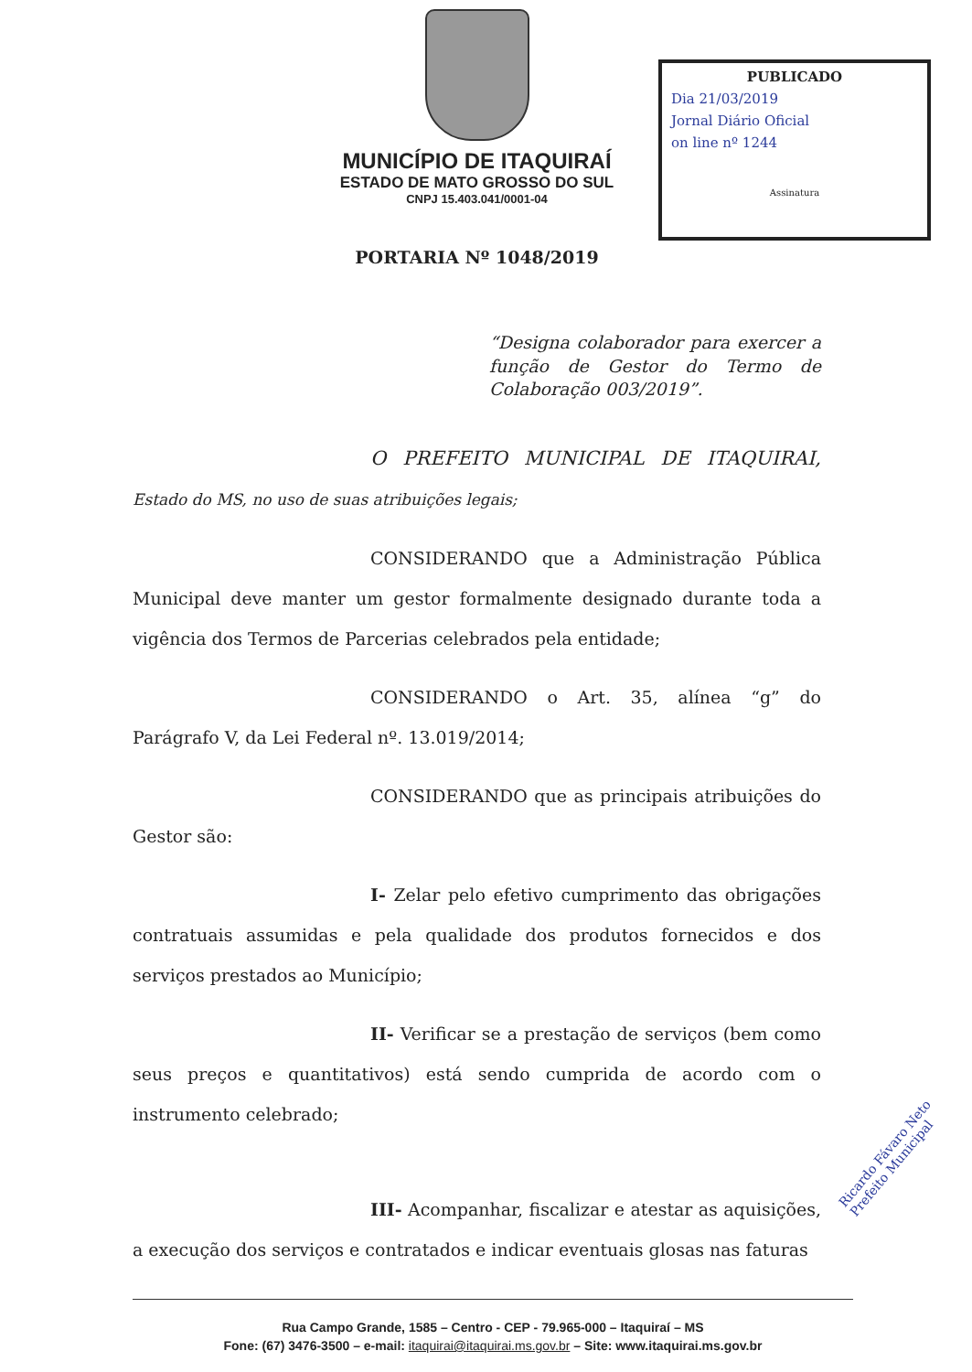MUNICÍPIO DE ITAQUIRAÍ
ESTADO DE MATO GROSSO DO SUL
CNPJ 15.403.041/0001-04
PUBLICADO
Dia 21/03/2019
Jornal Diário Oficial
on line nº 1244
Assinatura
PORTARIA Nº 1048/2019
“Designa colaborador para exercer a função de Gestor do Termo de Colaboração 003/2019”.
O PREFEITO MUNICIPAL DE ITAQUIRAI, Estado do MS, no uso de suas atribuições legais;
CONSIDERANDO que a Administração Pública Municipal deve manter um gestor formalmente designado durante toda a vigência dos Termos de Parcerias celebrados pela entidade;
CONSIDERANDO o Art. 35, alínea “g” do Parágrafo V, da Lei Federal nº. 13.019/2014;
CONSIDERANDO que as principais atribuições do Gestor são:
I- Zelar pelo efetivo cumprimento das obrigações contratuais assumidas e pela qualidade dos produtos fornecidos e dos serviços prestados ao Município;
II- Verificar se a prestação de serviços (bem como seus preços e quantitativos) está sendo cumprida de acordo com o instrumento celebrado;
III- Acompanhar, fiscalizar e atestar as aquisições, a execução dos serviços e contratados e indicar eventuais glosas nas faturas
Ricardo Fávaro Neto
Prefeito Municipal
Rua Campo Grande, 1585 – Centro - CEP - 79.965-000 – Itaquiraí – MS
Fone: (67) 3476-3500 – e-mail: itaquirai@itaquirai.ms.gov.br – Site: www.itaquirai.ms.gov.br